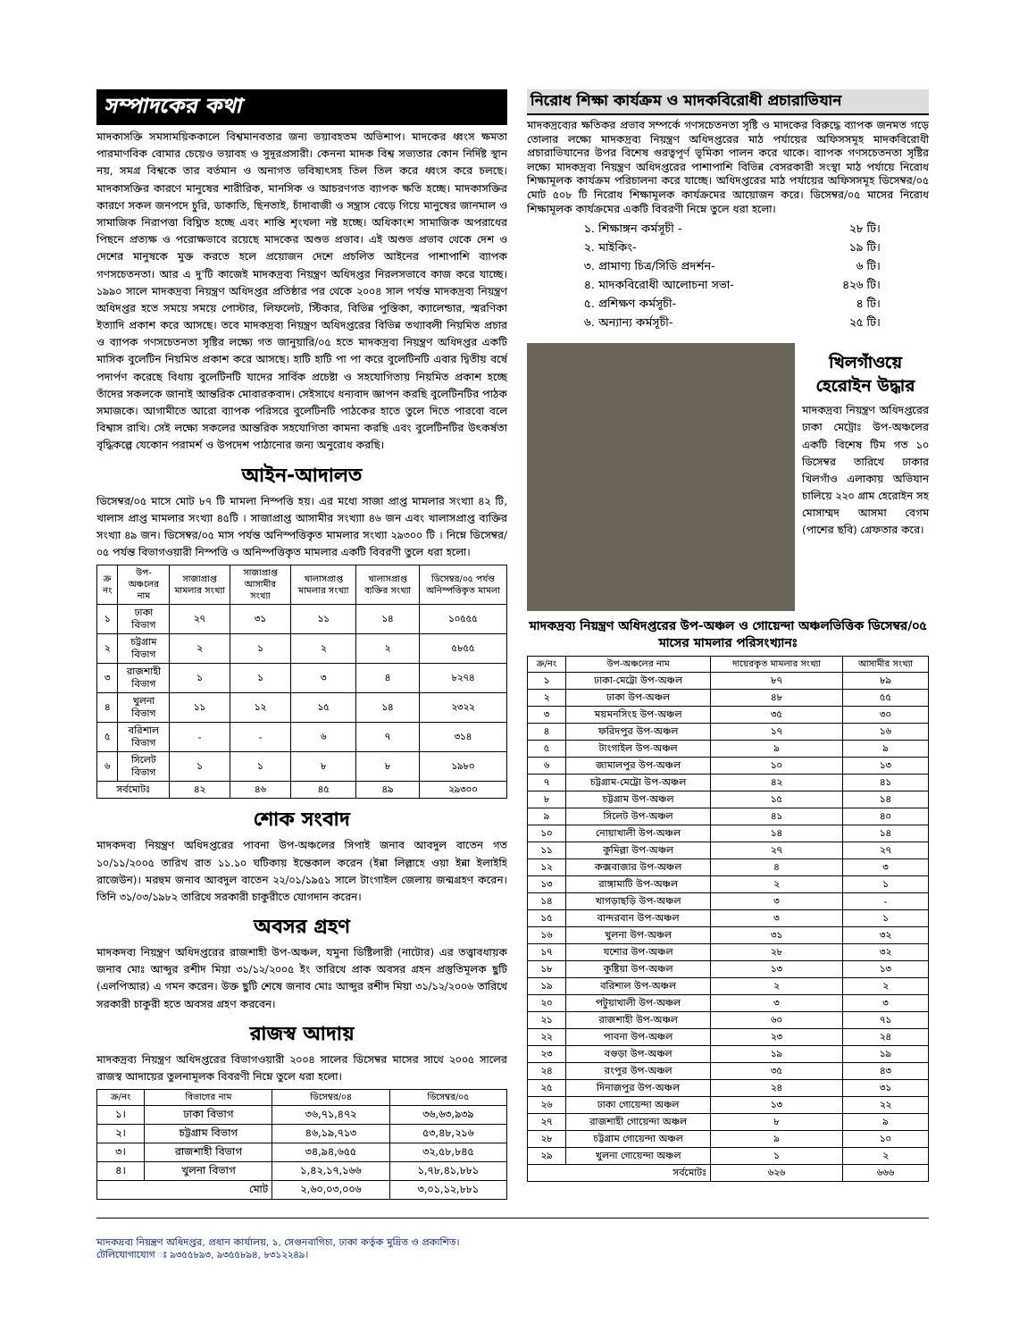সম্পাদকের কথা
মাদকাসক্তি সমসাময়িককালে বিশ্বমানবতার জন্য ভয়াবহতম অভিশাপ। মাদকের ধ্বংস ক্ষমতা পারমাণবিক বোমার চেয়েও ভয়াবহ ও সুদূরপ্রসারী। কেননা মাদক বিশ্ব সভ্যতার কোন নির্দিষ্ট স্থান নয়, সমগ্র বিশ্বকে তার বর্তমান ও অনাগত ভবিষ্যৎসহ তিল তিল করে ধ্বংস করে চলছে। মাদকাসক্তির কারণে মানুষের শারীরিক, মানসিক ও আচরণগত ব্যাপক ক্ষতি হচ্ছে। মাদকাসক্তির কারণে সকল জনপদে চুরি, ডাকাতি, ছিনতাই, চাঁদাবাজী ও সন্ত্রাস বেড়ে গিয়ে মানুষের জানমাল ও সামাজিক নিরাপত্তা বিঘ্নিত হচ্ছে এবং শান্তি শৃংখলা নষ্ট হচ্ছে। অধিকাংশ সামাজিক অপরাধের পিছনে প্রত্যক্ষ ও পরোক্ষভাবে রয়েছে মাদকের অশুভ প্রভাব। এই অশুভ প্রভাব থেকে দেশ ও দেশের মানুষকে মুক্ত করতে হলে প্রয়োজন দেশে প্রচলিত আইনের পাশাপাশি ব্যাপক গণসচেতনতা। আর এ দু'টি কাজেই মাদকদ্রব্য নিয়ন্ত্রণ অধিদপ্তর নিরলসভাবে কাজ করে যাচ্ছে। ১৯৯০ সালে মাদকদ্রব্য নিয়ন্ত্রণ অধিদপ্তর প্রতিষ্ঠার পর থেকে ২০০৪ সাল পর্যন্ত মাদকদ্রব্য নিয়ন্ত্রণ অধিদপ্তর হতে সময়ে সময়ে পোস্টার, লিফলেট, স্টিকার, বিভিন্ন পুস্তিকা, ক্যালেন্ডার, স্মরণিকা ইত্যাদি প্রকাশ করে আসছে। তবে মাদকদ্রব্য নিয়ন্ত্রণ অধিদপ্তরের বিভিন্ন তথ্যাবলী নিয়মিত প্রচার ও ব্যাপক গণসচেতনতা সৃষ্টির লক্ষ্যে গত জানুয়ারি/০৫ হতে মাদকদ্রব্য নিয়ন্ত্রণ অধিদপ্তর একটি মাসিক বুলেটিন নিয়মিত প্রকাশ করে আসছে। হাটি হাটি পা পা করে বুলেটিনটি এবার দ্বিতীয় বর্ষে পদার্পণ করেছে বিধায় বুলেটিনটি যাদের সার্বিক প্রচেষ্টা ও সহযোগিতায় নিয়মিত প্রকাশ হচ্ছে তাঁদের সকলকে জানাই আন্তরিক মোবারকবাদ। সেইসাথে ধন্যবাদ জ্ঞাপন করছি বুলেটিনটির পাঠক সমাজকে। আগামীতে আরো ব্যাপক পরিসরে বুলেটিনটি পাঠকের হাতে তুলে দিতে পারবো বলে বিশ্বাস রাখি। সেই লক্ষ্যে সকলের আন্তরিক সহযোগিতা কামনা করছি এবং বুলেটিনটির উৎকর্ষতা বৃদ্ধিকল্পে যেকোন পরামর্শ ও উপদেশ পাঠানোর জন্য অনুরোধ করছি।
আইন-আদালত
ডিসেম্বর/০৫ মাসে মোট ৮৭ টি মামলা নিস্পত্তি হয়। এর মধ্যে সাজা প্রাপ্ত মামলার সংখ্যা ৪২ টি, খালাস প্রাপ্ত মামলার সংখ্যা ৪৫টি । সাজাপ্রাপ্ত আসামীর সংখ্যাা ৪৬ জন এবং খালাসপ্রাপ্ত ব্যক্তির সংখ্যা ৪৯ জন। ডিসেম্বর/০৫ মাস পর্যন্ত অনিস্পত্তিকৃত মামলার সংখ্যা ২৯৩০০ টি । নিম্নে ডিসেম্বর/০৫ পর্যন্ত বিভাগওয়ারী নিস্পত্তি ও অনিস্পত্তিকৃত মামলার একটি বিবরণী তুলে ধরা হলো।
| ক্র নং | উপ-অঞ্চলের নাম | সাজাপ্রাপ্ত মামলার সংখ্যা | সাজাপ্রাপ্ত আসামীর সংখ্যা | খালাসপ্রাপ্ত মামলার সংখ্যা | খালাসপ্রাপ্ত ব্যক্তির সংখ্যা | ডিসেম্বর/০৫ পর্যন্ত অনিস্পত্তিকৃত মামলা |
| --- | --- | --- | --- | --- | --- | --- |
| ১ | ঢাকা বিভাগ | ২৭ | ৩১ | ১১ | ১৪ | ১০৫৫৫ |
| ২ | চট্টগ্রাম বিভাগ | ২ | ১ | ২ | ২ | ৫৮৫৫ |
| ৩ | রাজশাহী বিভাগ | ১ | ১ | ৩ | ৪ | ৮২৭৪ |
| ৪ | খুলনা বিভাগ | ১১ | ১২ | ১৫ | ১৪ | ২৩২২ |
| ৫ | বরিশাল বিভাগ | - | - | ৬ | ৭ | ৩১৪ |
| ৬ | সিলেট বিভাগ | ১ | ১ | ৮ | ৮ | ১৯৮০ |
| সর্বমোটঃ | | ৪২ | ৪৬ | ৪৫ | ৪৯ | ২৯৩০০ |
শোক সংবাদ
মাদকদব্য নিয়ন্ত্রণ অধিদপ্তরের পাবনা উপ-অঞ্চলের সিপাই জনাব আবদুল বাতেন গত ১০/১১/২০০৫ তারিখ রাত ১১.১০ ঘটিকায় ইন্তেকাল করেন (ইন্না লিল্লাহে ওয়া ইন্না ইলাইহি রাজেউন)। মরহুম জনাব আবদুল বাতেন ২২/০১/১৯৫১ সালে টাংগাইল জেলায় জন্মগ্রহণ করেন। তিনি ৩১/০৩/১৯৮২ তারিখে সরকারী চাকুরীতে যোগদান করেন।
অবসর গ্রহণ
মাদকদব্য নিয়ন্ত্রণ অধিদপ্তরের রাজশাহী উপ-অঞ্চল, যমুনা ডিষ্টিলারী (নাটোর) এর তত্ত্বাবধায়ক জনাব মোঃ আব্দুর রশীদ মিয়া ৩১/১২/২০০৫ ইং তারিখে প্রাক অবসর গ্রহন প্রস্তুতিমূলক ছুটি (এলপিআর) এ গমন করেন। উক্ত ছুটি শেষে জনাব মোঃ আব্দুর রশীদ মিয়া ৩১/১২/২০০৬ তারিখে সরকারী চাকুরী হতে অবসর গ্রহণ করবেন।
রাজস্ব আদায়
মাদকদ্রব্য নিয়ন্ত্রণ অধিদপ্তরের বিভাগওয়ারী ২০০৪ সালের ডিসেম্বর মাসের সাথে ২০০৫ সালের রাজস্ব আদায়ের তুলনামূলক বিবরণী নিম্নে তুলে ধরা হলো।
| ক্র/নং | বিভাগের নাম | ডিসেম্বর/০৪ | ডিসেম্বর/০৫ |
| --- | --- | --- | --- |
| ১। | ঢাকা বিভাগ | ৩৬,৭১,৪৭২ | ৩৬,৬৩,৯৩৯ |
| ২। | চট্টগ্রাম বিভাগ | ৪৬,১৯,৭১৩ | ৫৩,৪৮,২১৬ |
| ৩। | রাজশাহী বিভাগ | ৩৪,৯৪,৬৫৫ | ৩২,৫৮,৮৪৫ |
| ৪। | খুলনা বিভাগ | ১,৪২,১৭,১৬৬ | ১,৭৮,৪১,৮৮১ |
| মোট | | ২,৬০,০৩,০০৬ | ৩,০১,১২,৮৮১ |
নিরোধ শিক্ষা কার্যক্রম ও মাদকবিরোধী প্রচারাভিযান
মাদকদ্রব্যের ক্ষতিকর প্রভাব সম্পর্কে গণসচেতনতা সৃষ্টি ও মাদকের বিরুদ্ধে ব্যাপক জনমত গড়ে তোলার লক্ষ্যে মাদকদ্রব্য নিয়ন্ত্রণ অধিদপ্তরের মাঠ পর্যায়ের অফিসসমূহ মাদকবিরোধী প্রচারাভিযানের উপর বিশেষ গুরত্বপূর্ণ ভূমিকা পালন করে থাকে। ব্যাপক গণসচেতনতা সৃষ্টির লক্ষ্যে মাদকদ্রব্য নিয়ন্ত্রণ অধিদপ্তরের পাশাপাশি বিভিন্ন বেসরকারী সংস্থা মাঠ পর্যায়ে নিরোধ শিক্ষামূলক কার্যক্রম পরিচালনা করে যাচ্ছে। অধিদপ্তরের মাঠ পর্যায়ের অফিসসমূহ ডিসেম্বর/০৫ মোট ৫০৮ টি নিরোধ শিক্ষামূলক কার্যক্রমের আয়োজন করে। ডিসেম্বর/০৫ মাসের নিরোধ শিক্ষামূলক কার্যক্রমের একটি বিবরণী নিম্নে তুলে ধরা হলো।
| ১. শিক্ষাঙ্গন কর্মসূচী - | ২৮ টি। |
| ২. মাইকিং- | ১৯ টি। |
| ৩. প্রামাণ্য চিত্র/সিডি প্রদর্শন- | ৬ টি। |
| ৪. মাদকবিরোধী আলোচনা সভা- | ৪২৬ টি। |
| ৫. প্রশিক্ষণ কর্মসূচী- | ৪ টি। |
| ৬. অন্যান্য কর্মসূচী- | ২৫ টি। |
খিলগাঁওয়ে হেরোইন উদ্ধার
মাদকদ্রব্য নিয়ন্ত্রণ অধিদপ্তরের ঢাকা মেট্রোঃ উপ-অঞ্চলের একটি বিশেষ টিম গত ১০ ডিসেম্বর তারিখে ঢাকার খিলগাঁও এলাকায় অভিযান চালিয়ে ২২০ গ্রাম হেরোইন সহ মোসাম্মদ আসমা বেগম (পাশের ছবি) গ্রেফতার করে।
মাদকদ্রব্য নিয়ন্ত্রণ অধিদপ্তরের উপ-অঞ্চল ও গোয়েন্দা অঞ্চলভিত্তিক ডিসেম্বর/০৫ মাসের মামলার পরিসংখ্যানঃ
| ক্র/নং | উপ-অঞ্চলের নাম | দায়েরকৃত মামলার সংখ্যা | আসামীর সংখ্যা |
| --- | --- | --- | --- |
| ১ | ঢাকা-মেট্রো উপ-অঞ্চল | ৮৭ | ৮৯ |
| ২ | ঢাকা উপ-অঞ্চল | ৪৮ | ৫৫ |
| ৩ | ময়মনসিংহ উপ-অঞ্চল | ৩৫ | ৩০ |
| ৪ | ফরিদপুর উপ-অঞ্চল | ১৭ | ১৬ |
| ৫ | টাংগাইল উপ-অঞ্চল | ৯ | ৯ |
| ৬ | জামালপুর উপ-অঞ্চল | ১০ | ১৩ |
| ৭ | চট্টগ্রাম-মেট্রো উপ-অঞ্চল | ৪২ | ৪১ |
| ৮ | চট্টগ্রাম উপ-অঞ্চল | ১৫ | ১৪ |
| ৯ | সিলেট উপ-অঞ্চল | ৪১ | ৪০ |
| ১০ | নোয়াখালী উপ-অঞ্চল | ১৪ | ১৪ |
| ১১ | কুমিল্লা উপ-অঞ্চল | ২৭ | ২৭ |
| ১২ | কক্সবাজার উপ-অঞ্চল | ৪ | ৩ |
| ১৩ | রাঙ্গামাটি উপ-অঞ্চল | ২ | ১ |
| ১৪ | খাগড়াছড়ি উপ-অঞ্চল | ৩ | - |
| ১৫ | বান্দরবান উপ-অঞ্চল | ৩ | ১ |
| ১৬ | খুলনা উপ-অঞ্চল | ৩১ | ৩২ |
| ১৭ | যশোর উপ-অঞ্চল | ২৮ | ৩২ |
| ১৮ | কুষ্টিয়া উপ-অঞ্চল | ১৩ | ১৩ |
| ১৯ | বরিশাল উপ-অঞ্চল | ২ | ২ |
| ২০ | পটুয়াখালী উপ-অঞ্চল | ৩ | ৩ |
| ২১ | রাজশাহী উপ-অঞ্চল | ৬০ | ৭১ |
| ২২ | পাবনা উপ-অঞ্চল | ২৩ | ২৪ |
| ২৩ | বগুড়া উপ-অঞ্চল | ১৯ | ১৯ |
| ২৪ | রংপুর উপ-অঞ্চল | ৩৫ | ৪৩ |
| ২৫ | দিনাজপুর উপ-অঞ্চল | ২৪ | ৩১ |
| ২৬ | ঢাকা গোয়েন্দা অঞ্চল | ১৩ | ২২ |
| ২৭ | রাজশাহী গোয়েন্দা অঞ্চল | ৮ | ৯ |
| ২৮ | চট্টগ্রাম গোয়েন্দা অঞ্চল | ৯ | ১০ |
| ২৯ | খুলনা গোয়েন্দা অঞ্চল | ১ | ২ |
| সর্বমোটঃ | | ৬২৬ | ৬৬৬ |
মাদকদ্রব্য নিয়ন্ত্রণ অধিদপ্তর, প্রধান কার্যালয়, ১, সেগুনবাগিচা, ঢাকা কর্তৃক মুদ্রিত ও প্রকাশিত।
টেলিযোগাযোগ ঃ ৯৩৫৫৮৯৩, ৯৩৫৫৮৯৪, ৮৩১২২৪৯।